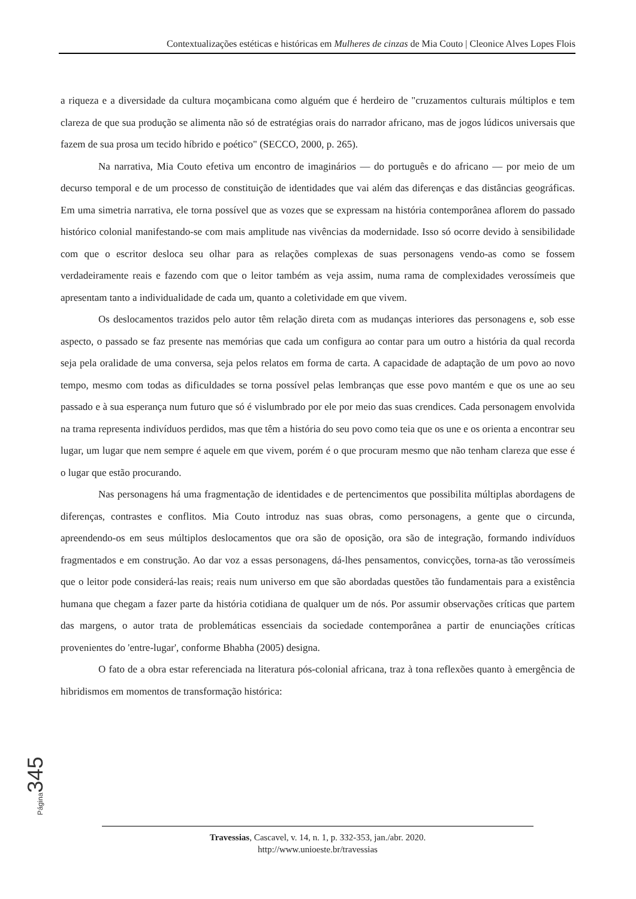Contextualizações estéticas e históricas em Mulheres de cinzas de Mia Couto | Cleonice Alves Lopes Flois
a riqueza e a diversidade da cultura moçambicana como alguém que é herdeiro de "cruzamentos culturais múltiplos e tem clareza de que sua produção se alimenta não só de estratégias orais do narrador africano, mas de jogos lúdicos universais que fazem de sua prosa um tecido híbrido e poético" (SECCO, 2000, p. 265).
Na narrativa, Mia Couto efetiva um encontro de imaginários — do português e do africano — por meio de um decurso temporal e de um processo de constituição de identidades que vai além das diferenças e das distâncias geográficas. Em uma simetria narrativa, ele torna possível que as vozes que se expressam na história contemporânea aflorem do passado histórico colonial manifestando-se com mais amplitude nas vivências da modernidade. Isso só ocorre devido à sensibilidade com que o escritor desloca seu olhar para as relações complexas de suas personagens vendo-as como se fossem verdadeiramente reais e fazendo com que o leitor também as veja assim, numa rama de complexidades verossímeis que apresentam tanto a individualidade de cada um, quanto a coletividade em que vivem.
Os deslocamentos trazidos pelo autor têm relação direta com as mudanças interiores das personagens e, sob esse aspecto, o passado se faz presente nas memórias que cada um configura ao contar para um outro a história da qual recorda seja pela oralidade de uma conversa, seja pelos relatos em forma de carta. A capacidade de adaptação de um povo ao novo tempo, mesmo com todas as dificuldades se torna possível pelas lembranças que esse povo mantém e que os une ao seu passado e à sua esperança num futuro que só é vislumbrado por ele por meio das suas crendices. Cada personagem envolvida na trama representa indivíduos perdidos, mas que têm a história do seu povo como teia que os une e os orienta a encontrar seu lugar, um lugar que nem sempre é aquele em que vivem, porém é o que procuram mesmo que não tenham clareza que esse é o lugar que estão procurando.
Nas personagens há uma fragmentação de identidades e de pertencimentos que possibilita múltiplas abordagens de diferenças, contrastes e conflitos. Mia Couto introduz nas suas obras, como personagens, a gente que o circunda, apreendendo-os em seus múltiplos deslocamentos que ora são de oposição, ora são de integração, formando indivíduos fragmentados e em construção. Ao dar voz a essas personagens, dá-lhes pensamentos, convicções, torna-as tão verossímeis que o leitor pode considerá-las reais; reais num universo em que são abordadas questões tão fundamentais para a existência humana que chegam a fazer parte da história cotidiana de qualquer um de nós. Por assumir observações críticas que partem das margens, o autor trata de problemáticas essenciais da sociedade contemporânea a partir de enunciações críticas provenientes do 'entre-lugar', conforme Bhabha (2005) designa.
O fato de a obra estar referenciada na literatura pós-colonial africana, traz à tona reflexões quanto à emergência de hibridismos em momentos de transformação histórica:
Página 345
Travessias, Cascavel, v. 14, n. 1, p. 332-353, jan./abr. 2020.
http://www.unioeste.br/travessias